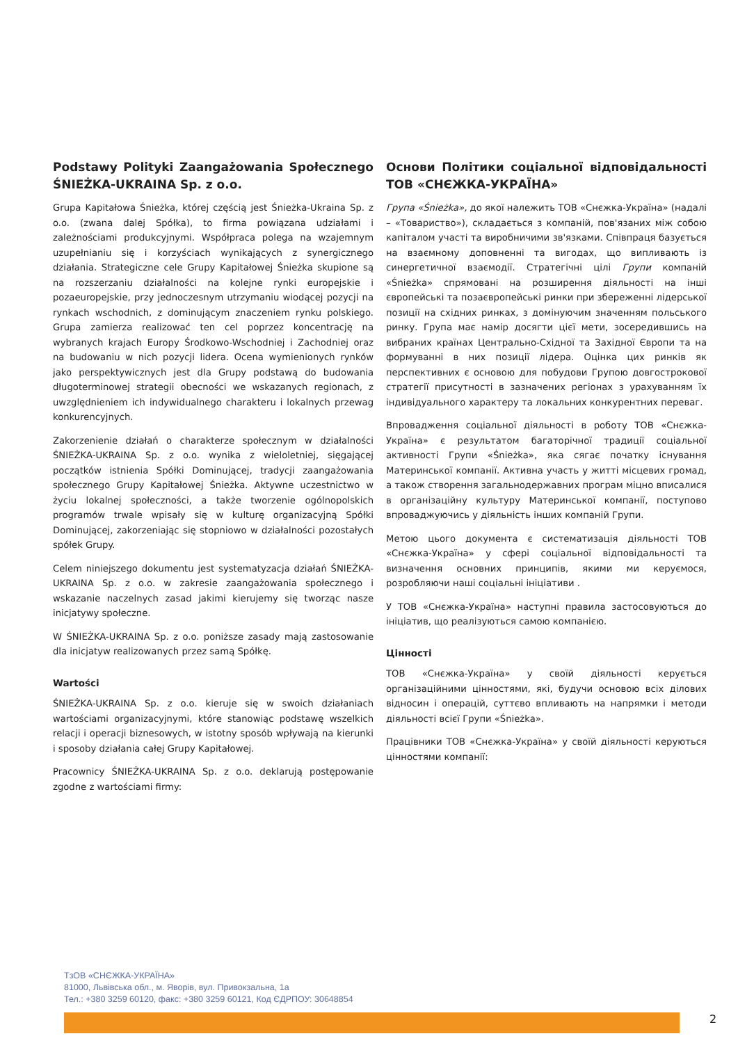Podstawy Polityki Zaangażowania Społecznego ŚNIEŻKA-UKRAINA Sp. z o.o.
Grupa Kapitałowa Śnieżka, której częścią jest Śnieżka-Ukraina Sp. z o.o. (zwana dalej Spółka), to firma powiązana udziałami i zależnościami produkcyjnymi. Współpraca polega na wzajemnym uzupełnianiu się i korzyściach wynikających z synergicznego działania. Strategiczne cele Grupy Kapitałowej Śnieżka skupione są na rozszerzaniu działalności na kolejne rynki europejskie i pozaeuropejskie, przy jednoczesnym utrzymaniu wiodącej pozycji na rynkach wschodnich, z dominującym znaczeniem rynku polskiego. Grupa zamierza realizować ten cel poprzez koncentrację na wybranych krajach Europy Środkowo-Wschodniej i Zachodniej oraz na budowaniu w nich pozycji lidera. Ocena wymienionych rynków jako perspektywicznych jest dla Grupy podstawą do budowania długoterminowej strategii obecności we wskazanych regionach, z uwzględnieniem ich indywidualnego charakteru i lokalnych przewag konkurencyjnych.
Zakorzenienie działań o charakterze społecznym w działalności ŚNIEŻKA-UKRAINA Sp. z o.o. wynika z wieloletniej, sięgającej początków istnienia Spółki Dominującej, tradycji zaangażowania społecznego Grupy Kapitałowej Śnieżka. Aktywne uczestnictwo w życiu lokalnej społeczności, a także tworzenie ogólnopolskich programów trwale wpisały się w kulturę organizacyjną Spółki Dominującej, zakorzeniając się stopniowo w działalności pozostałych spółek Grupy.
Celem niniejszego dokumentu jest systematyzacja działań ŚNIEŻKA-UKRAINA Sp. z o.o. w zakresie zaangażowania społecznego i wskazanie naczelnych zasad jakimi kierujemy się tworząc nasze inicjatywy społeczne.
W ŚNIEŻKA-UKRAINA Sp. z o.o. poniższe zasady mają zastosowanie dla inicjatyw realizowanych przez samą Spółkę.
Wartości
ŚNIEŻKA-UKRAINA Sp. z o.o. kieruje się w swoich działaniach wartościami organizacyjnymi, które stanowiąc podstawę wszelkich relacji i operacji biznesowych, w istotny sposób wpływają na kierunki i sposoby działania całej Grupy Kapitałowej.
Pracownicy ŚNIEŻKA-UKRAINA Sp. z o.o. deklarują postępowanie zgodne z wartościami firmy:
Основи Політики соціальної відповідальності ТОВ «СНЄЖКА-УКРАЇНА»
Група «Śnieżka», до якої належить ТОВ «Снєжка-Україна» (надалі – «Товариство»), складається з компаній, пов'язаних між собою капіталом участі та виробничими зв'язками. Співпраця базується на взаємному доповненні та вигодах, що випливають із синергетичної взаємодії. Стратегічні цілі Групи компаній «Śnieżka» спрямовані на розширення діяльності на інші європейські та позаєвропейські ринки при збереженні лідерської позиції на східних ринках, з домінуючим значенням польського ринку. Група має намір досягти цієї мети, зосередившись на вибраних країнах Центрально-Східної та Західної Європи та на формуванні в них позиції лідера. Оцінка цих ринків як перспективних є основою для побудови Групою довгострокової стратегії присутності в зазначених регіонах з урахуванням їх індивідуального характеру та локальних конкурентних переваг.
Впровадження соціальної діяльності в роботу ТОВ «Снєжка-Україна» є результатом багаторічної традиції соціальної активності Групи «Śnieżka», яка сягає початку існування Материнської компанії. Активна участь у житті місцевих громад, а також створення загальнодержавних програм міцно вписалися в організаційну культуру Материнської компанії, поступово впроваджуючись у діяльність інших компаній Групи.
Метою цього документа є систематизація діяльності ТОВ «Снєжка-Україна» у сфері соціальної відповідальності та визначення основних принципів, якими ми керуємося, розробляючи наші соціальні ініціативи .
У ТОВ «Снєжка-Україна» наступні правила застосовуються до ініціатив, що реалізуються самою компанією.
Цінності
ТОВ «Снєжка-Україна» у своїй діяльності керується організаційними цінностями, які, будучи основою всіх ділових відносин і операцій, суттєво впливають на напрямки і методи діяльності всієї Групи «Śnieżka».
Працівники ТОВ «Снєжка-Україна» у своїй діяльності керуються цінностями компанії:
ТзОВ «СНЄЖКА-УКРАЇНА»
81000, Львівська обл., м. Яворів, вул. Привокзальна, 1а
Тел.: +380 3259 60120, факс: +380 3259 60121, Код ЄДРПОУ: 30648854
2